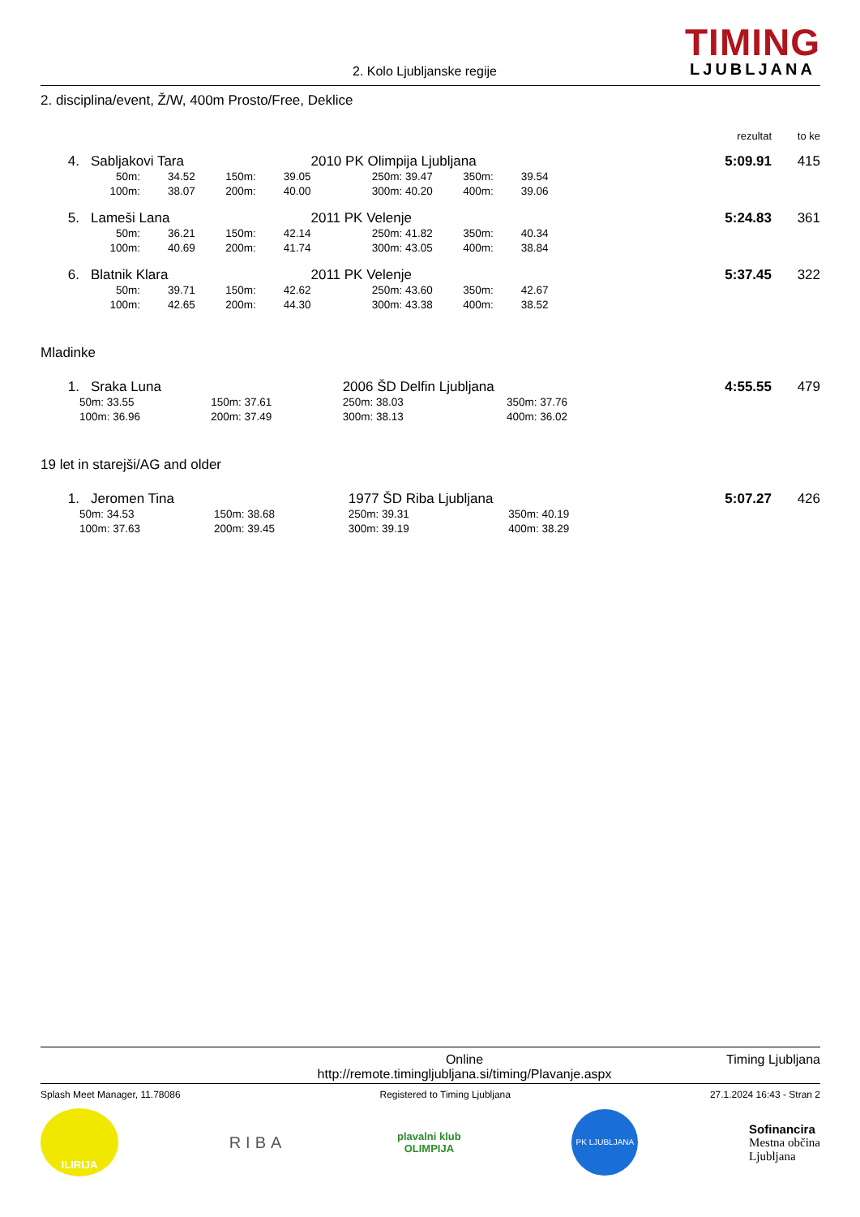2. Kolo Ljubljanske regije
TIMING
LJUBLJANA
2. disciplina/event, Ž/W, 400m Prosto/Free, Deklice
| | | | | | | | | | rezultat | to ke |
| 4. | Sabljakovi Tara | | | | 2010 PK Olimpija Ljubljana | | | | 5:09.91 | 415 |
| | 50m: | 34.52 | 150m: | 39.05 | 250m: 39.47 | 350m: | 39.54 | | | |
| | 100m: | 38.07 | 200m: | 40.00 | 300m: 40.20 | 400m: | 39.06 | | | |
| 5. | Lameši Lana | | | | 2011 PK Velenje | | | | 5:24.83 | 361 |
| | 50m: | 36.21 | 150m: | 42.14 | 250m: 41.82 | 350m: | 40.34 | | | |
| | 100m: | 40.69 | 200m: | 41.74 | 300m: 43.05 | 400m: | 38.84 | | | |
| 6. | Blatnik Klara | | | | 2011 PK Velenje | | | | 5:37.45 | 322 |
| | 50m: | 39.71 | 150m: | 42.62 | 250m: 43.60 | 350m: | 42.67 | | | |
| | 100m: | 42.65 | 200m: | 44.30 | 300m: 43.38 | 400m: | 38.52 | | | |
Mladinke
| 1. | Sraka Luna | | | | 2006 ŠD Delfin Ljubljana | | | | 4:55.55 | 479 |
| | 50m: 33.55 | 150m: 37.61 | | | 250m: 38.03 | 350m: 37.76 | | | | |
| | 100m: 36.96 | 200m: 37.49 | | | 300m: 38.13 | 400m: 36.02 | | | | |
19 let in starejši/AG and older
| 1. | Jeromen Tina | | | | 1977 ŠD Riba Ljubljana | | | | 5:07.27 | 426 |
| | 50m: 34.53 | 150m: 38.68 | | | 250m: 39.31 | 350m: 40.19 | | | | |
| | 100m: 37.63 | 200m: 39.45 | | | 300m: 39.19 | 400m: 38.29 | | | | |
Online
http://remote.timingljubljana.si/timing/Plavanje.aspx
Timing Ljubljana
Splash Meet Manager, 11.78086 Registered to Timing Ljubljana 27.1.2024 16:43 - Stran 2
ILIRIJA
RIBA
plavalni klub
OLIMPIJA
PK LJUBLJANA
Sofinancira
Mestna občina
Ljubljana